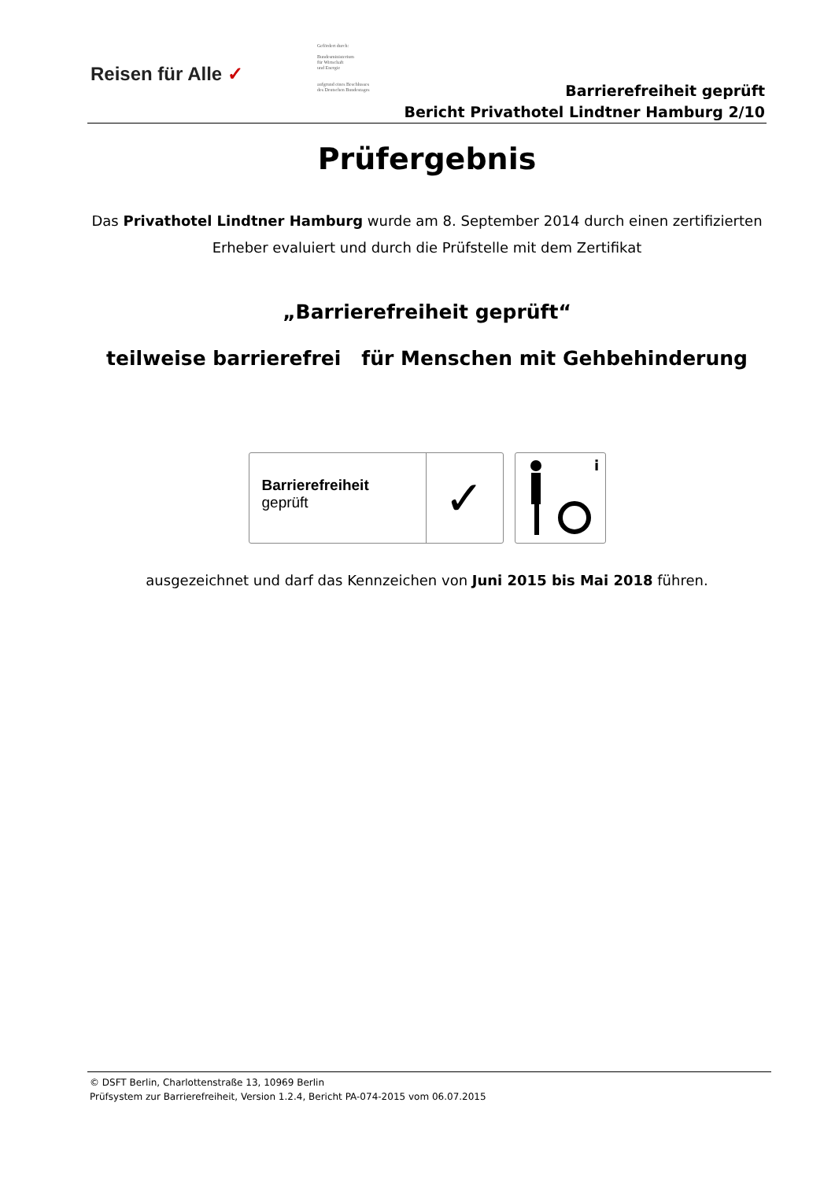Reisen für Alle ✓
Gefördert durch:
Bundesministerium
für Wirtschaft
und Energie
aufgrund eines Beschlusses
des Deutschen Bundestages
Barrierefreiheit geprüft
Bericht Privathotel Lindtner Hamburg 2/10
Prüfergebnis
Das Privathotel Lindtner Hamburg wurde am 8. September 2014 durch einen zertifizierten
Erheber evaluiert und durch die Prüfstelle mit dem Zertifikat
„Barrierefreiheit geprüft“
teilweise barrierefrei für Menschen mit Gehbehinderung
Barrierefreiheit
geprüft
✓
i
ausgezeichnet und darf das Kennzeichen von Juni 2015 bis Mai 2018 führen.
© DSFT Berlin, Charlottenstraße 13, 10969 Berlin
Prüfsystem zur Barrierefreiheit, Version 1.2.4, Bericht PA-074-2015 vom 06.07.2015